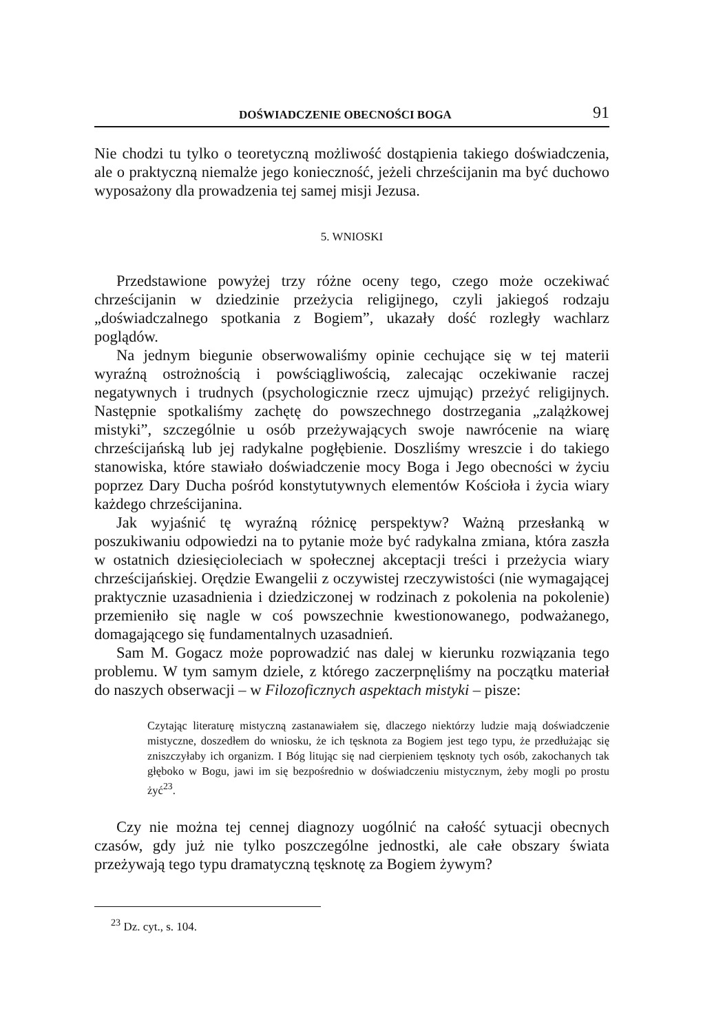DOŚWIADCZENIE OBECNOŚCI BOGA 91
Nie chodzi tu tylko o teoretyczną możliwość dostąpienia takiego doświadczenia, ale o praktyczną niemalże jego konieczność, jeżeli chrześcijanin ma być duchowo wyposażony dla prowadzenia tej samej misji Jezusa.
5. WNIOSKI
Przedstawione powyżej trzy różne oceny tego, czego może oczekiwać chrześcijanin w dziedzinie przeżycia religijnego, czyli jakiegoś rodzaju „doświadczalnego spotkania z Bogiem”, ukazały dość rozległy wachlarz poglądów.
Na jednym biegunie obserwowaliśmy opinie cechujące się w tej materii wyraźną ostrożnością i powściągliwością, zalecając oczekiwanie raczej negatywnych i trudnych (psychologicznie rzecz ujmując) przeżyć religijnych. Następnie spotkaliśmy zachętę do powszechnego dostrzegania „zalążkowej mistyki”, szczególnie u osób przeżywających swoje nawrócenie na wiarę chrześcijańską lub jej radykalne pogłębienie. Doszliśmy wreszcie i do takiego stanowiska, które stawiało doświadczenie mocy Boga i Jego obecności w życiu poprzez Dary Ducha pośród konstytutywnych elementów Kościoła i życia wiary każdego chrześcijanina.
Jak wyjaśnić tę wyraźną różnicę perspektyw? Ważną przesłanką w poszukiwaniu odpowiedzi na to pytanie może być radykalna zmiana, która zaszła w ostatnich dziesięcioleciach w społecznej akceptacji treści i przeżycia wiary chrześcijańskiej. Orędzie Ewangelii z oczywistej rzeczywistości (nie wymagającej praktycznie uzasadnienia i dziedziczonej w rodzinach z pokolenia na pokolenie) przemieniło się nagle w coś powszechnie kwestionowanego, podważanego, domagającego się fundamentalnych uzasadnień.
Sam M. Gogacz może poprowadzić nas dalej w kierunku rozwiązania tego problemu. W tym samym dziele, z którego zaczerpnęliśmy na początku materiał do naszych obserwacji – w Filozoficznych aspektach mistyki – pisze:
Czytając literaturę mistyczną zastanawiałem się, dlaczego niektórzy ludzie mają doświadczenie mistyczne, doszedłem do wniosku, że ich tęsknota za Bogiem jest tego typu, że przedłużając się zniszczyłaby ich organizm. I Bóg litując się nad cierpieniem tęsknoty tych osób, zakochanych tak głęboko w Bogu, jawi im się bezpośrednio w doświadczeniu mistycznym, żeby mogli po prostu żyć<sup>23</sup>.
Czy nie można tej cennej diagnozy uogólnić na całość sytuacji obecnych czasów, gdy już nie tylko poszczególne jednostki, ale całe obszary świata przeżywają tego typu dramatyczną tęsknotę za Bogiem żywym?
<sup>23</sup> Dz. cyt., s. 104.